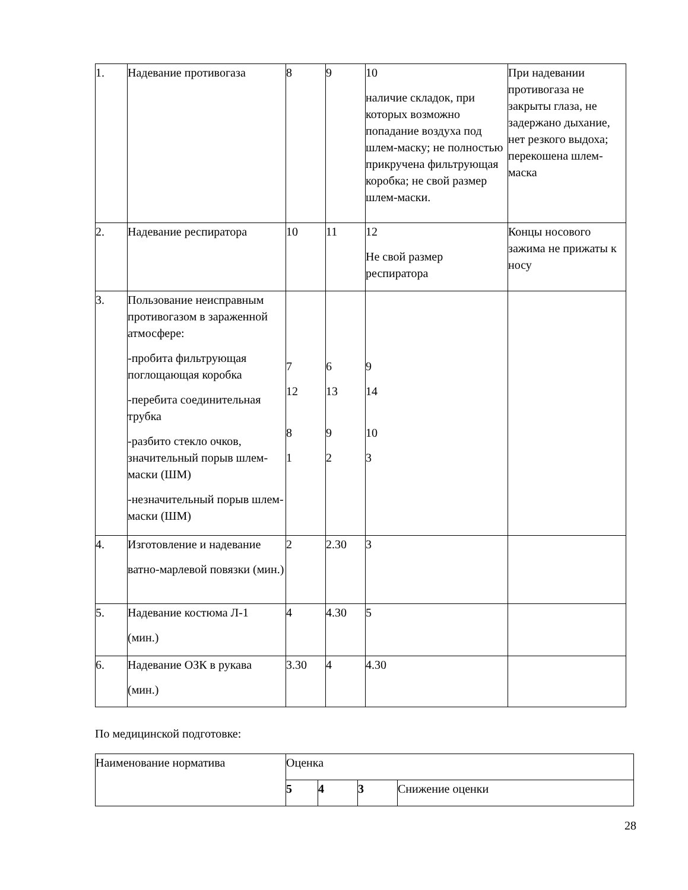| 1. | Надевание противогаза | 8 | 9 | 10 наличие складок, при которых возможно попадание воздуха под шлем-маску; не полностью прикручена фильтрующая коробка; не свой размер шлем-маски. | При надевании противогаза не закрыты глаза, не задержано дыхание, нет резкого выдоха; перекошена шлем-маска |
| 2. | Надевание респиратора | 10 | 11 | 12 Не свой размер респиратора | Концы носового зажима не прижаты к носу |
| 3. | Пользование неисправным противогазом в зараженной атмосфере: -пробита фильтрующая поглощающая коробка -перебита соединительная трубка -разбито стекло очков, значительный порыв шлем- маски (ШМ) -незначительный порыв шлем-маски (ШМ) | 7 12 8 1 | 6 13 9 2 | 9 14 10 3 | |
| 4. | Изготовление и надевание ватно-марлевой повязки (мин.) | 2 | 2.30 | 3 | |
| 5. | Надевание костюма Л-1 (мин.) | 4 | 4.30 | 5 | |
| 6. | Надевание ОЗК в рукава (мин.) | 3.30 | 4 | 4.30 | |
По медицинской подготовке:
| Наименование норматива | Оценка | | | |
| | 5 | 4 | 3 | Снижение оценки |
28